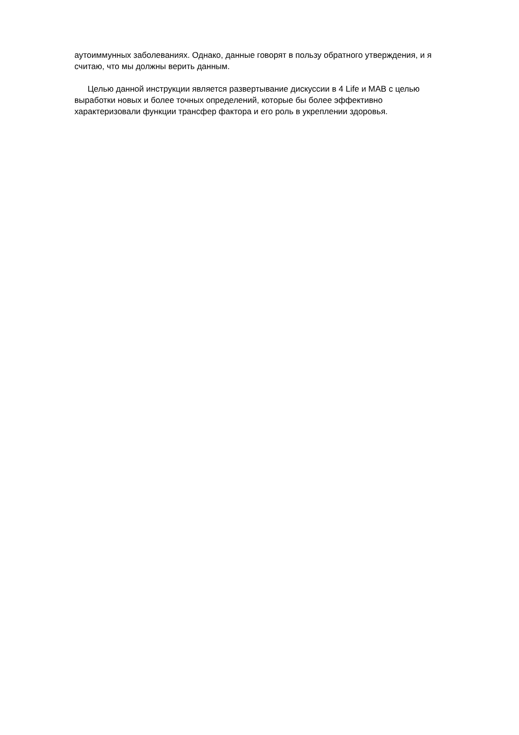аутоиммунных заболеваниях. Однако, данные говорят в пользу обратного утверждения, и я считаю, что мы должны верить данным.
Целью данной инструкции является развертывание дискуссии в 4 Life и МАВ с целью выработки новых и более точных определений, которые бы более эффективно характеризовали функции трансфер фактора и его роль в укреплении здоровья.